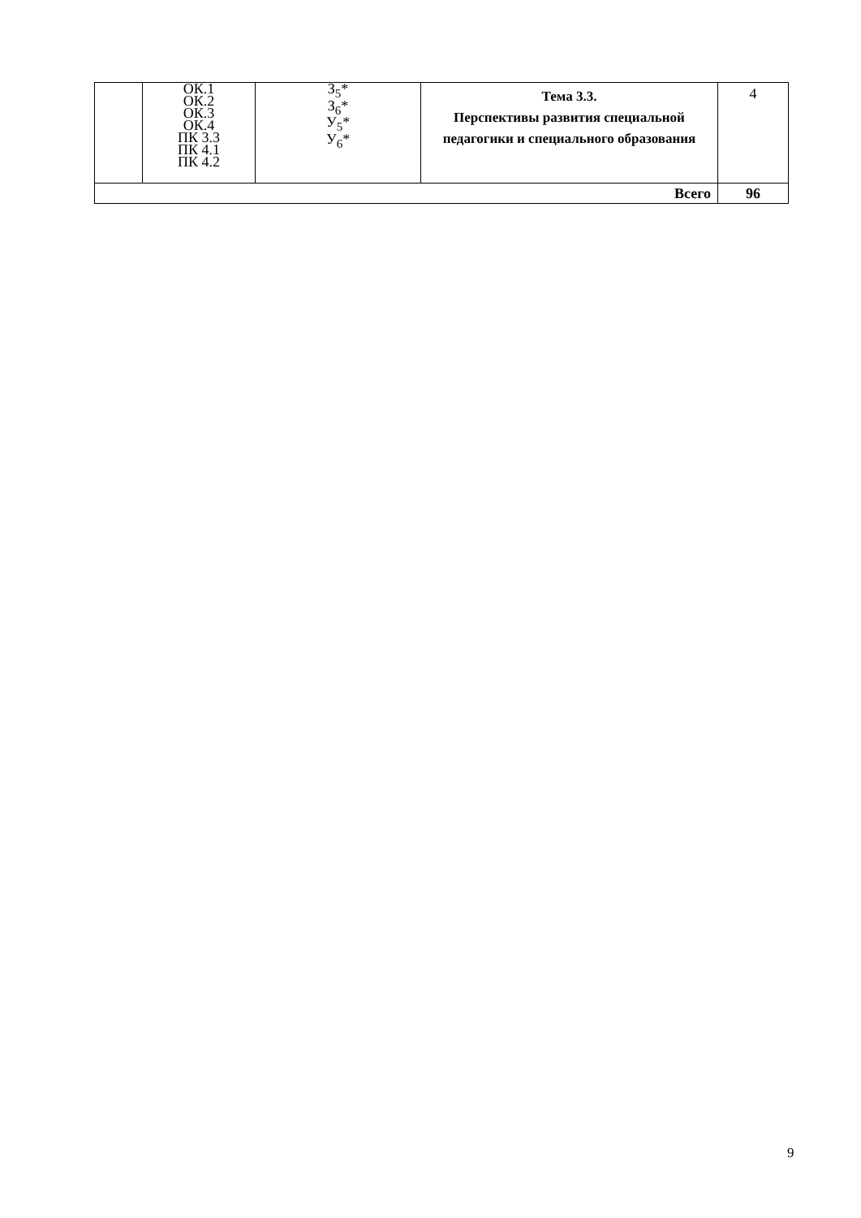| | ОК.1 ОК.2 ОК.3 ОК.4 ПК 3.3 ПК 4.1 ПК 4.2 | З<sub>5</sub>* З<sub>6</sub>* У<sub>5</sub>* У<sub>6</sub>* | Тема 3.3. Перспективы развития специальной педагогики и специального образования | 4 |
| Всего | | | | 96 |
9